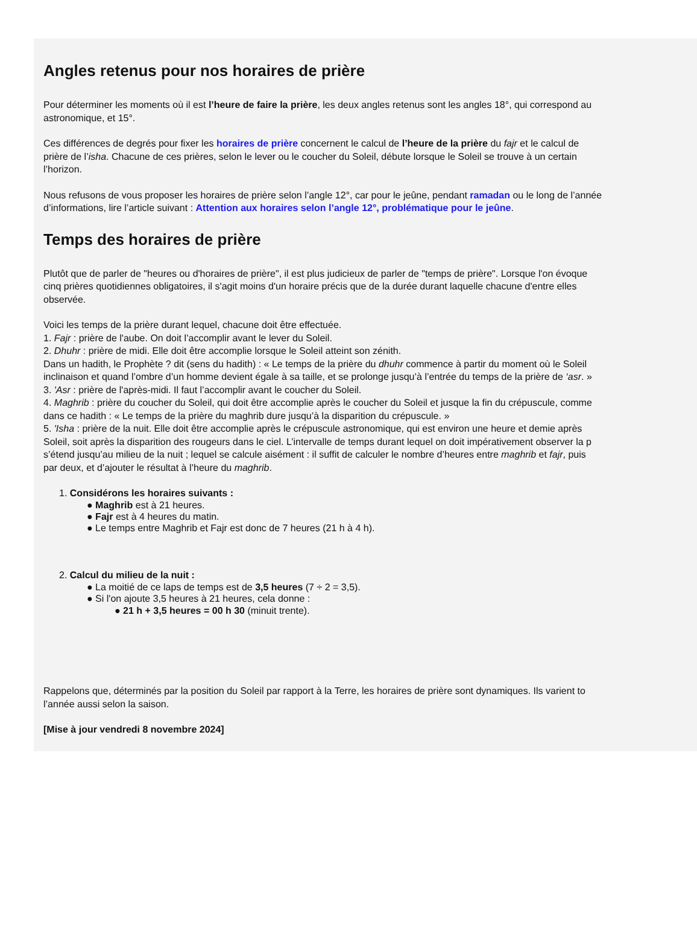Angles retenus pour nos horaires de prière
Pour déterminer les moments où il est l’heure de faire la prière, les deux angles retenus sont les angles 18°, qui correspond au
astronomique, et 15°.
Ces différences de degrés pour fixer les horaires de prière concernent le calcul de l’heure de la prière du fajr et le calcul de
prière de l’isha. Chacune de ces prières, selon le lever ou le coucher du Soleil, débute lorsque le Soleil se trouve à un certain
l’horizon.
Nous refusons de vous proposer les horaires de prière selon l’angle 12°, car pour le jeûne, pendant ramadan ou le long de l’année
d’informations, lire l’article suivant : Attention aux horaires selon l’angle 12°, problématique pour le jeûne.
Temps des horaires de prière
Plutôt que de parler de "heures ou d'horaires de prière", il est plus judicieux de parler de "temps de prière". Lorsque l'on évoque
cinq prières quotidiennes obligatoires, il s'agit moins d'un horaire précis que de la durée durant laquelle chacune d'entre elles
observée.
Voici les temps de la prière durant lequel, chacune doit être effectuée.
1. Fajr : prière de l'aube. On doit l’accomplir avant le lever du Soleil.
2. Dhuhr : prière de midi. Elle doit être accomplie lorsque le Soleil atteint son zénith.
Dans un hadith, le Prophète ? dit (sens du hadith) : « Le temps de la prière du dhuhr commence à partir du moment où le Soleil
inclinaison et quand l’ombre d’un homme devient égale à sa taille, et se prolonge jusqu’à l’entrée du temps de la prière de ‘asr. »
3. 'Asr : prière de l'après-midi. Il faut l’accomplir avant le coucher du Soleil.
4. Maghrib : prière du coucher du Soleil, qui doit être accomplie après le coucher du Soleil et jusque la fin du crépuscule, comme
dans ce hadith : « Le temps de la prière du maghrib dure jusqu’à la disparition du crépuscule. »
5. 'Isha : prière de la nuit. Elle doit être accomplie après le crépuscule astronomique, qui est environ une heure et demie après
Soleil, soit après la disparition des rougeurs dans le ciel. L’intervalle de temps durant lequel on doit impérativement observer la p
s’étend jusqu’au milieu de la nuit ; lequel se calcule aisément : il suffit de calculer le nombre d’heures entre maghrib et fajr, puis
par deux, et d’ajouter le résultat à l’heure du maghrib.
1. Considérons les horaires suivants :
● Maghrib est à 21 heures.
● Fajr est à 4 heures du matin.
● Le temps entre Maghrib et Fajr est donc de 7 heures (21 h à 4 h).
2. Calcul du milieu de la nuit :
● La moitié de ce laps de temps est de 3,5 heures (7 ÷ 2 = 3,5).
● Si l'on ajoute 3,5 heures à 21 heures, cela donne :
● 21 h + 3,5 heures = 00 h 30 (minuit trente).
Rappelons que, déterminés par la position du Soleil par rapport à la Terre, les horaires de prière sont dynamiques. Ils varient to
l’année aussi selon la saison.
[Mise à jour vendredi 8 novembre 2024]